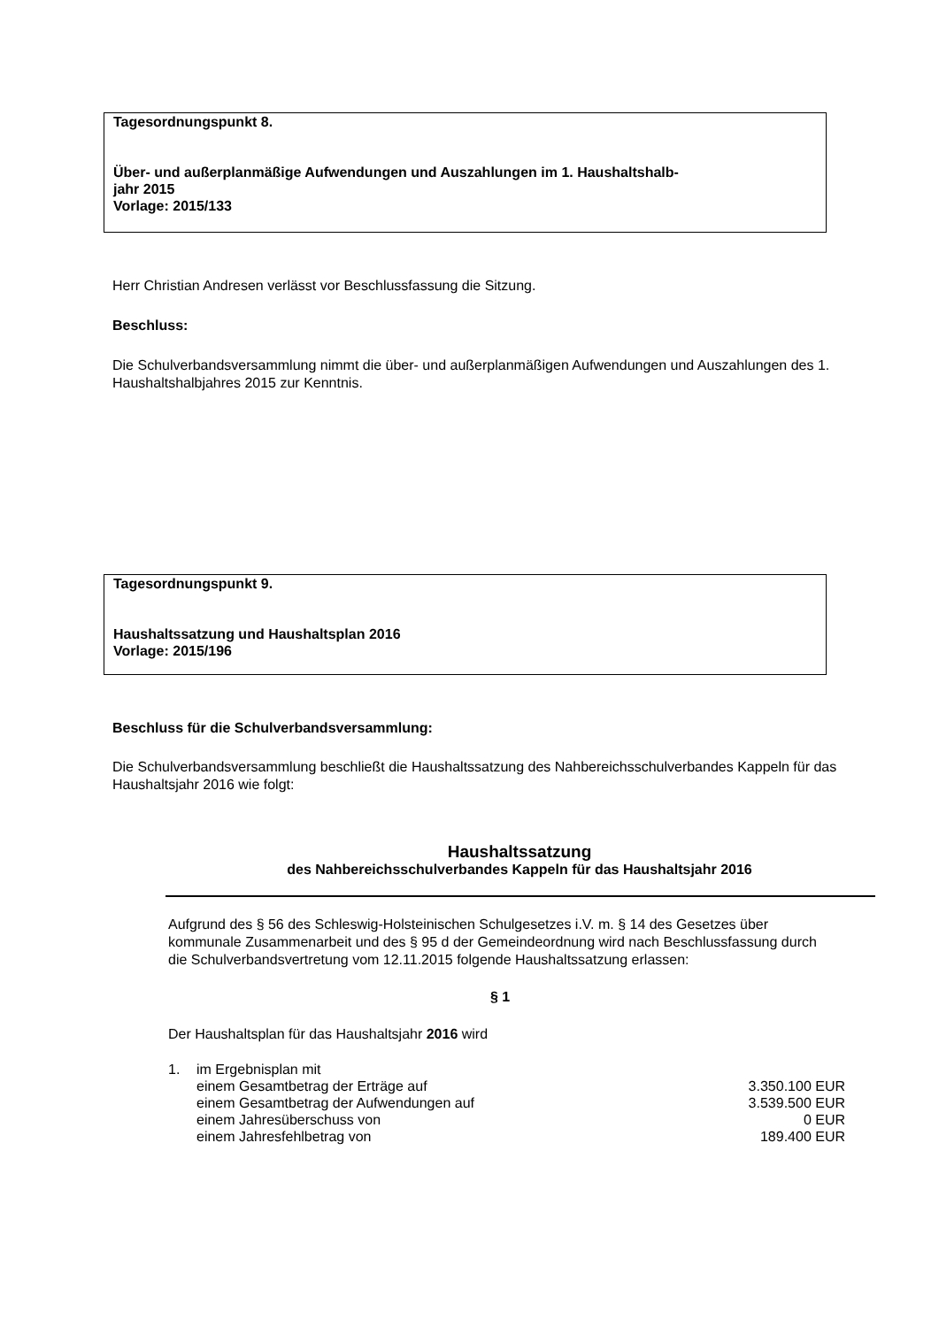Tagesordnungspunkt 8.
Über- und außerplanmäßige Aufwendungen und Auszahlungen im 1. Haushaltshalb-
jahr 2015
Vorlage: 2015/133
Herr Christian Andresen verlässt vor Beschlussfassung die Sitzung.
Beschluss:
Die Schulverbandsversammlung nimmt die über- und außerplanmäßigen Aufwendungen und Auszahlungen des 1. Haushaltshalbjahres 2015 zur Kenntnis.
Tagesordnungspunkt 9.
Haushaltssatzung und Haushaltsplan 2016
Vorlage: 2015/196
Beschluss für die Schulverbandsversammlung:
Die Schulverbandsversammlung beschließt die Haushaltssatzung des Nahbereichsschulverbandes Kappeln für das Haushaltsjahr 2016 wie folgt:
Haushaltssatzung
des Nahbereichsschulverbandes Kappeln für das Haushaltsjahr 2016
Aufgrund des § 56 des Schleswig-Holsteinischen Schulgesetzes i.V. m. § 14 des Gesetzes über kommunale Zusammenarbeit und des § 95 d der Gemeindeordnung wird nach Beschlussfassung durch die Schulverbandsvertretung vom 12.11.2015 folgende Haushaltssatzung erlassen:
§ 1
Der Haushaltsplan für das Haushaltsjahr 2016 wird
| 1. | im Ergebnisplan mit | |
| | einem Gesamtbetrag der Erträge auf | 3.350.100 EUR |
| | einem Gesamtbetrag der Aufwendungen auf | 3.539.500 EUR |
| | einem Jahresüberschuss von | 0 EUR |
| | einem Jahresfehlbetrag von | 189.400 EUR |